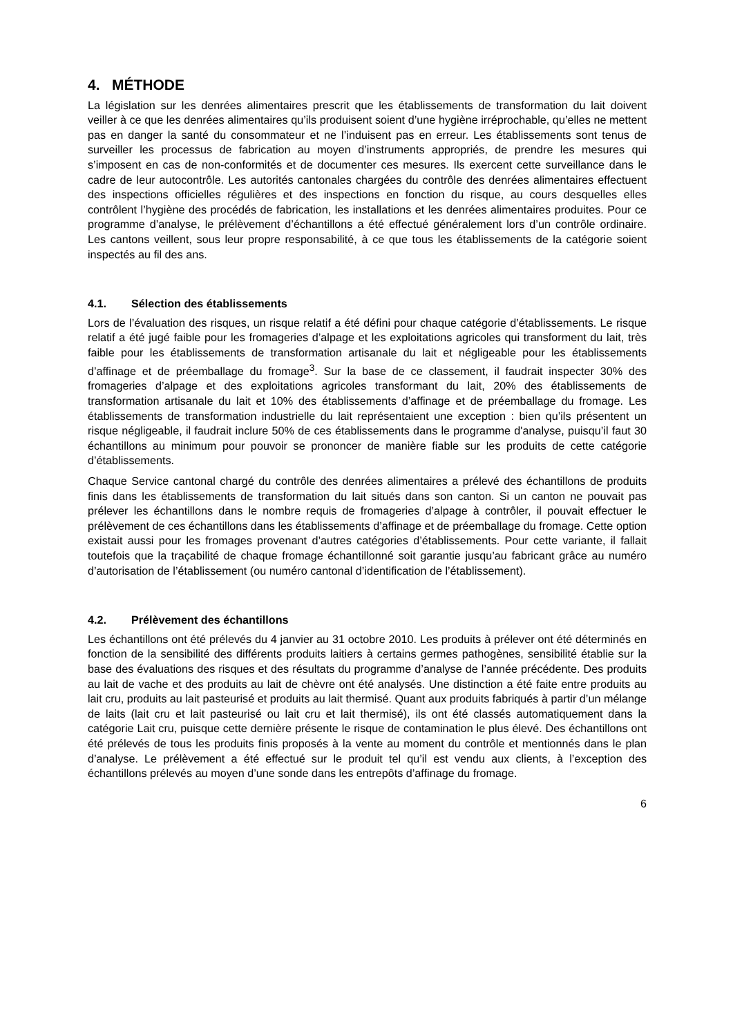4. MÉTHODE
La législation sur les denrées alimentaires prescrit que les établissements de transformation du lait doivent veiller à ce que les denrées alimentaires qu’ils produisent soient d’une hygiène irréprochable, qu’elles ne mettent pas en danger la santé du consommateur et ne l’induisent pas en erreur. Les établissements sont tenus de surveiller les processus de fabrication au moyen d’instruments appropriés, de prendre les mesures qui s’imposent en cas de non-conformités et de documenter ces mesures. Ils exercent cette surveillance dans le cadre de leur autocontrôle. Les autorités cantonales chargées du contrôle des denrées alimentaires effectuent des inspections officielles régulières et des inspections en fonction du risque, au cours desquelles elles contrôlent l’hygiène des procédés de fabrication, les installations et les denrées alimentaires produites. Pour ce programme d’analyse, le prélèvement d’échantillons a été effectué généralement lors d’un contrôle ordinaire. Les cantons veillent, sous leur propre responsabilité, à ce que tous les établissements de la catégorie soient inspectés au fil des ans.
4.1. Sélection des établissements
Lors de l’évaluation des risques, un risque relatif a été défini pour chaque catégorie d’établissements. Le risque relatif a été jugé faible pour les fromageries d’alpage et les exploitations agricoles qui transforment du lait, très faible pour les établissements de transformation artisanale du lait et négligeable pour les établissements d’affinage et de préemballage du fromage<sup>3</sup>. Sur la base de ce classement, il faudrait inspecter 30% des fromageries d’alpage et des exploitations agricoles transformant du lait, 20% des établissements de transformation artisanale du lait et 10% des établissements d’affinage et de préemballage du fromage. Les établissements de transformation industrielle du lait représentaient une exception : bien qu’ils présentent un risque négligeable, il faudrait inclure 50% de ces établissements dans le programme d'analyse, puisqu’il faut 30 échantillons au minimum pour pouvoir se prononcer de manière fiable sur les produits de cette catégorie d’établissements.
Chaque Service cantonal chargé du contrôle des denrées alimentaires a prélevé des échantillons de produits finis dans les établissements de transformation du lait situés dans son canton. Si un canton ne pouvait pas prélever les échantillons dans le nombre requis de fromageries d’alpage à contrôler, il pouvait effectuer le prélèvement de ces échantillons dans les établissements d’affinage et de préemballage du fromage. Cette option existait aussi pour les fromages provenant d’autres catégories d’établissements. Pour cette variante, il fallait toutefois que la traçabilité de chaque fromage échantillonné soit garantie jusqu’au fabricant grâce au numéro d’autorisation de l’établissement (ou numéro cantonal d’identification de l’établissement).
4.2. Prélèvement des échantillons
Les échantillons ont été prélevés du 4 janvier au 31 octobre 2010. Les produits à prélever ont été déterminés en fonction de la sensibilité des différents produits laitiers à certains germes pathogènes, sensibilité établie sur la base des évaluations des risques et des résultats du programme d’analyse de l’année précédente. Des produits au lait de vache et des produits au lait de chèvre ont été analysés. Une distinction a été faite entre produits au lait cru, produits au lait pasteurisé et produits au lait thermisé. Quant aux produits fabriqués à partir d’un mélange de laits (lait cru et lait pasteurisé ou lait cru et lait thermisé), ils ont été classés automatiquement dans la catégorie Lait cru, puisque cette dernière présente le risque de contamination le plus élevé. Des échantillons ont été prélevés de tous les produits finis proposés à la vente au moment du contrôle et mentionnés dans le plan d’analyse. Le prélèvement a été effectué sur le produit tel qu’il est vendu aux clients, à l’exception des échantillons prélevés au moyen d’une sonde dans les entrepôts d’affinage du fromage.
6